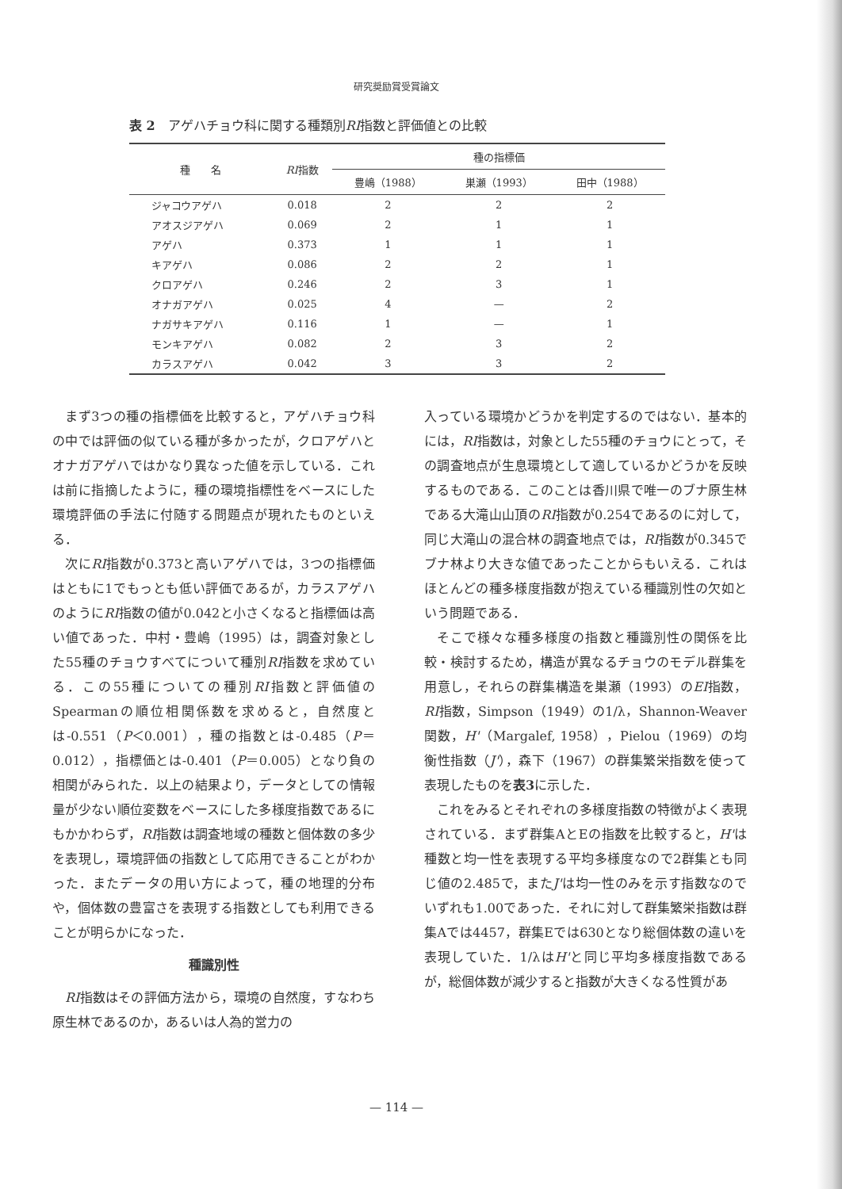研究奨励賞受賞論文
表 2　アゲハチョウ科に関する種類別RI指数と評価値との比較
| 種 名 | RI 指数 | 種の指標価 | | |
| --- | --- | --- | --- | --- |
| | | 豊嶋（1988） | 巣瀬（1993） | 田中（1988） |
| ジャコウアゲハ | 0.018 | 2 | 2 | 2 |
| アオスジアゲハ | 0.069 | 2 | 1 | 1 |
| アゲハ | 0.373 | 1 | 1 | 1 |
| キアゲハ | 0.086 | 2 | 2 | 1 |
| クロアゲハ | 0.246 | 2 | 3 | 1 |
| オナガアゲハ | 0.025 | 4 | — | 2 |
| ナガサキアゲハ | 0.116 | 1 | — | 1 |
| モンキアゲハ | 0.082 | 2 | 3 | 2 |
| カラスアゲハ | 0.042 | 3 | 3 | 2 |
まず3つの種の指標価を比較すると，アゲハチョウ科の中では評価の似ている種が多かったが，クロアゲハとオナガアゲハではかなり異なった値を示している．これは前に指摘したように，種の環境指標性をベースにした環境評価の手法に付随する問題点が現れたものといえる．
次にRI指数が0.373と高いアゲハでは，3つの指標価はともに1でもっとも低い評価であるが，カラスアゲハのようにRI指数の値が0.042と小さくなると指標価は高い値であった．中村・豊嶋（1995）は，調査対象とした55種のチョウすべてについて種別RI指数を求めている．この55種についての種別RI指数と評価値のSpearmanの順位相関係数を求めると，自然度とは-0.551（P＜0.001），種の指数とは-0.485（P＝0.012），指標価とは-0.401（P＝0.005）となり負の相関がみられた．以上の結果より，データとしての情報量が少ない順位変数をベースにした多様度指数であるにもかかわらず，RI指数は調査地域の種数と個体数の多少を表現し，環境評価の指数として応用できることがわかった．またデータの用い方によって，種の地理的分布や，個体数の豊富さを表現する指数としても利用できることが明らかになった．
種識別性
RI指数はその評価方法から，環境の自然度，すなわち原生林であるのか，あるいは人為的営力の
入っている環境かどうかを判定するのではない．基本的には，RI指数は，対象とした55種のチョウにとって，その調査地点が生息環境として適しているかどうかを反映するものである．このことは香川県で唯一のブナ原生林である大滝山山頂のRI指数が0.254であるのに対して，同じ大滝山の混合林の調査地点では，RI指数が0.345でブナ林より大きな値であったことからもいえる．これはほとんどの種多様度指数が抱えている種識別性の欠如という問題である．
そこで様々な種多様度の指数と種識別性の関係を比較・検討するため，構造が異なるチョウのモデル群集を用意し，それらの群集構造を巣瀬（1993）のEI指数，RI指数，Simpson（1949）の1/λ，Shannon-Weaver関数，H'（Margalef, 1958），Pielou（1969）の均衡性指数（J'），森下（1967）の群集繁栄指数を使って表現したものを表3に示した．
これをみるとそれぞれの多様度指数の特徴がよく表現されている．まず群集AとEの指数を比較すると，H'は種数と均一性を表現する平均多様度なので2群集とも同じ値の2.485で，またJ'は均一性のみを示す指数なのでいずれも1.00であった．それに対して群集繁栄指数は群集Aでは4457，群集Eでは630となり総個体数の違いを表現していた．1/λはH'と同じ平均多様度指数であるが，総個体数が減少すると指数が大きくなる性質があ
— 114 —